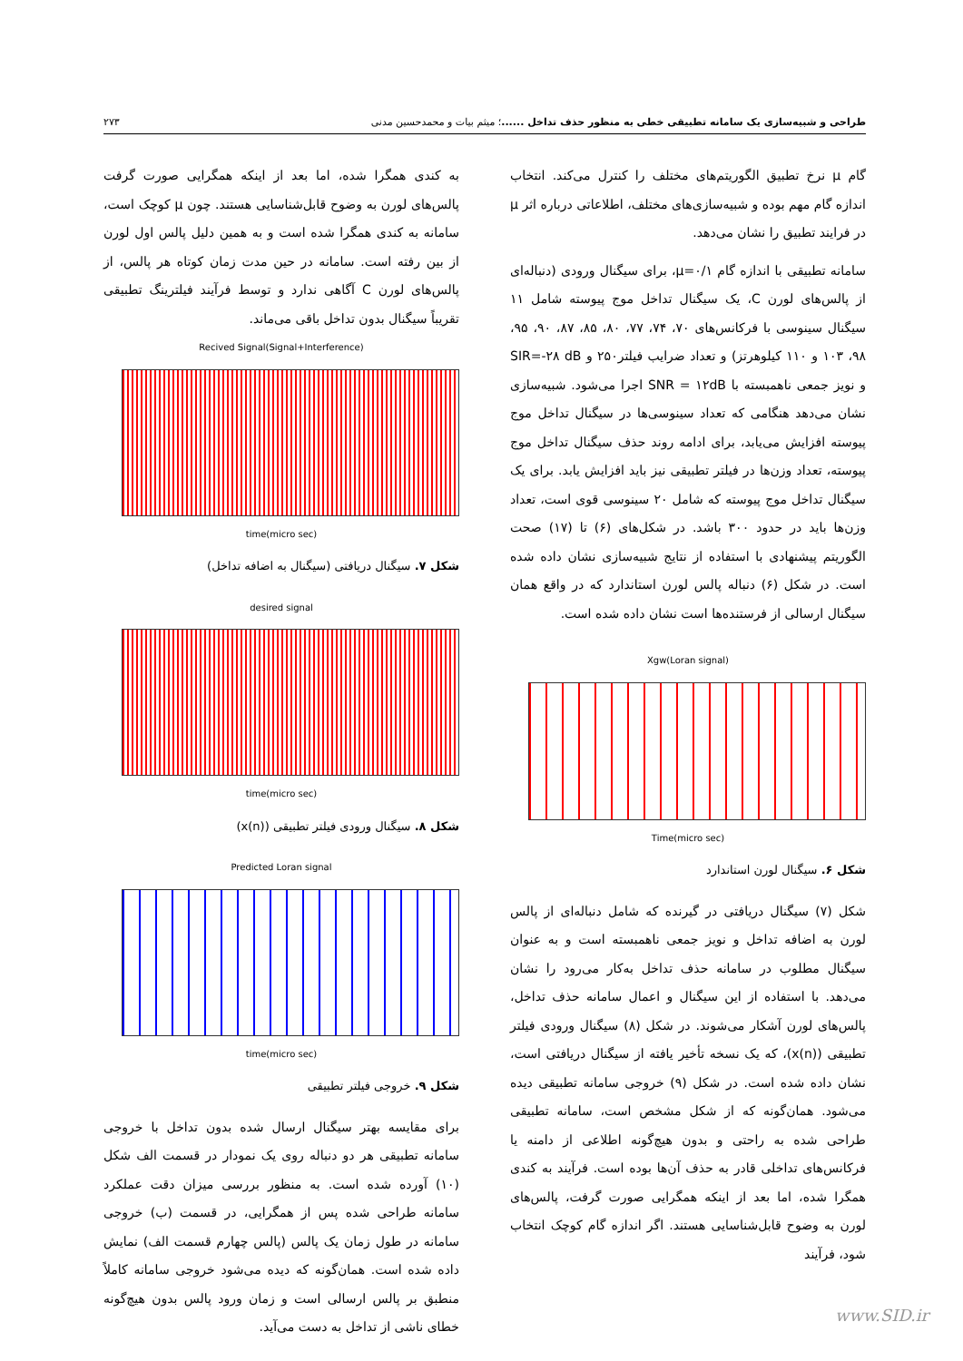طراحی و شبیه‌سازی یک سامانه تطبیقی خطی به منظور حذف تداخل ......؛ میثم بیات و محمدحسین مدنی ۲۷۳
گام μ نرخ تطبیق الگوریتم‌های مختلف را کنترل می‌کند. انتخاب اندازه گام مهم بوده و شبیه‌سازی‌های مختلف، اطلاعاتی درباره اثر μ در فرایند تطبیق را نشان می‌دهد.
سامانه تطبیقی با اندازه گام μ=۰/۱، برای سیگنال ورودی (دنباله‌ای از پالس‌های لورن C، یک سیگنال تداخل موج پیوسته شامل ۱۱ سیگنال سینوسی با فرکانس‌های ۷۰، ۷۴، ۷۷، ۸۰، ۸۵، ۸۷، ۹۰، ۹۵، ۹۸، ۱۰۳ و ۱۱۰ کیلوهرتز) و تعداد ضرایب فیلتر۲۵۰ و SIR=-۲۸ dB و نویز جمعی ناهمبسته با SNR = ۱۲dB اجرا می‌شود. شبیه‌سازی نشان می‌دهد هنگامی که تعداد سینوسی‌ها در سیگنال تداخل موج پیوسته افزایش می‌یابد، برای ادامه روند حذف سیگنال تداخل موج پیوسته، تعداد وزن‌ها در فیلتر تطبیقی نیز باید افزایش یابد. برای یک سیگنال تداخل موج پیوسته که شامل ۲۰ سینوسی قوی است، تعداد وزن‌ها باید در حدود ۳۰۰ باشد. در شکل‌های (۶) تا (۱۷) صحت الگوریتم پیشنهادی با استفاده از نتایج شبیه‌سازی نشان داده شده است. در شکل (۶) دنباله پالس لورن استاندارد که در واقع همان سیگنال ارسالی از فرستنده‌ها است نشان داده شده است.
Xgw(Loran signal)
Time(micro sec)
شکل ۶. سیگنال لورن استاندارد
شکل (۷) سیگنال دریافتی در گیرنده که شامل دنباله‌ای از پالس لورن به اضافه تداخل و نویز جمعی ناهمبسته است و به عنوان سیگنال مطلوب در سامانه حذف تداخل به‌کار می‌رود را نشان می‌دهد. با استفاده از این سیگنال و اعمال سامانه حذف تداخل، پالس‌های لورن آشکار می‌شوند. در شکل (۸) سیگنال ورودی فیلتر تطبیقی (x(n))، که یک نسخه تأخیر یافته از سیگنال دریافتی است، نشان داده شده است. در شکل (۹) خروجی سامانه تطبیقی دیده می‌شود. همان‌گونه که از شکل مشخص است، سامانه تطبیقی طراحی شده به راحتی و بدون هیچ‌گونه اطلاعی از دامنه یا فرکانس‌های تداخلی قادر به حذف آن‌ها بوده است. فرآیند به کندی همگرا شده، اما بعد از اینکه همگرایی صورت گرفت، پالس‌های لورن به وضوح قابل‌شناسایی هستند. اگر اندازه گام کوچک انتخاب شود، فرآیند
به کندی همگرا شده، اما بعد از اینکه همگرایی صورت گرفت پالس‌های لورن به وضوح قابل‌شناسایی هستند. چون μ کوچک است، سامانه به کندی همگرا شده است و به همین دلیل پالس اول لورن از بین رفته است. سامانه در حین مدت زمان کوتاه هر پالس، از پالس‌های لورن C آگاهی ندارد و توسط فرآیند فیلترینگ تطبیقی تقریباً سیگنال بدون تداخل باقی می‌ماند.
Recived Signal(Signal+Interference)
time(micro sec)
شکل ۷. سیگنال دریافتی (سیگنال به اضافه تداخل)
desired signal
time(micro sec)
شکل ۸. سیگنال ورودی فیلتر تطبیقی (x(n))
Predicted Loran signal
time(micro sec)
شکل ۹. خروجی فیلتر تطبیقی
برای مقایسه بهتر سیگنال ارسال شده بدون تداخل با خروجی سامانه تطبیقی هر دو دنباله روی یک نمودار در قسمت الف شکل (۱۰) آورده شده است. به منظور بررسی میزان دقت عملکرد سامانه طراحی شده پس از همگرایی، در قسمت (ب) خروجی سامانه در طول زمان یک پالس (پالس چهارم قسمت الف) نمایش داده شده است. همان‌گونه که دیده می‌شود خروجی سامانه کاملاً منطبق بر پالس ارسالی است و زمان ورود پالس بدون هیچ‌گونه خطای ناشی از تداخل به دست می‌آید.
www.SID.ir